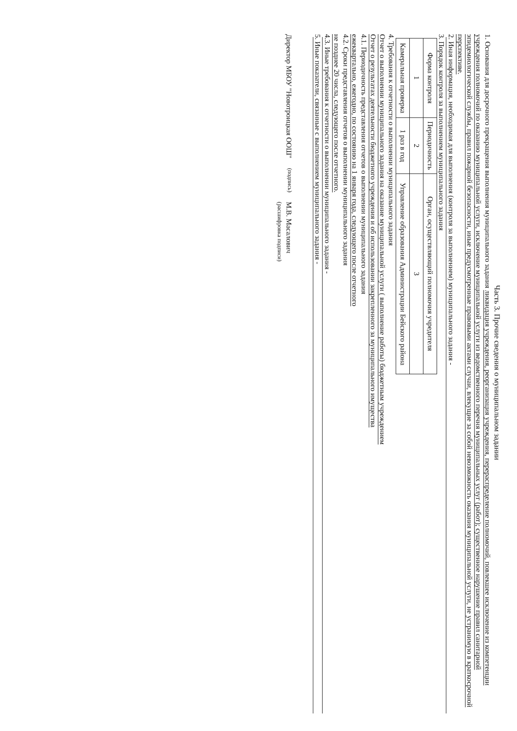Часть 3. Прочие сведения о муниципальном задании
1. Основания для досрочного прекращения выполнения муниципального задания ликвидация учреждения, реорганизация учреждения, перераспределение полномочий, повлекшее исключение из компетенции учреждения полномочий по оказанию муниципальной услуги, исключение муниципальной услуги из ведомственного перечня муниципальных услуг (работ); существенное нарушение правил санитарной эпидемиологической службы, правил пожарной безопасности, иные предусмотренные правовыми актами случаи, влекущие за собой невозможность оказания муниципальной услуги, не устранимую в краткосрочной перспективе.
2. Иная информация, необходимая для выполнения (контроля за выполнением) муниципального задания -
3. Порядок контроля за выполнением муниципального задания
| Форма контроля | Периодичность | Орган, осуществляющий полномочия учредителя |
| --- | --- | --- |
| 1 | 2 | 3 |
| Камеральная проверка | 1 раз в год | Управление образования Администрации Бейского района |
4. Требования к отчетности о выполнении муниципального задания
Отчет о выполнении муниципального задания на оказание муниципальной услуги ( выполнение работы) бюджетным учреждением
Отчет о результатах деятельности бюджетного учреждения и об использовании закрепленного за муниципального имущества
4.1. Периодичность представления отчетов о выполнении муниципального задания
ежеквартально, ежегодно, по состоянию на 1 января года, следующего после отчетного
4.2. Сроки представления отчетов о выполнении муниципального задания
не позднее 20 числа, следующего после отчетного.
4.3. Иные требования к отчетности о выполнении муниципального задания -
5. Иные показатели, связанные с выполнением муниципального задания -
Директор МБОУ "Новотроицкая ООШ"
(подпись)
М.В. Масалович
(расшифровка подписи)